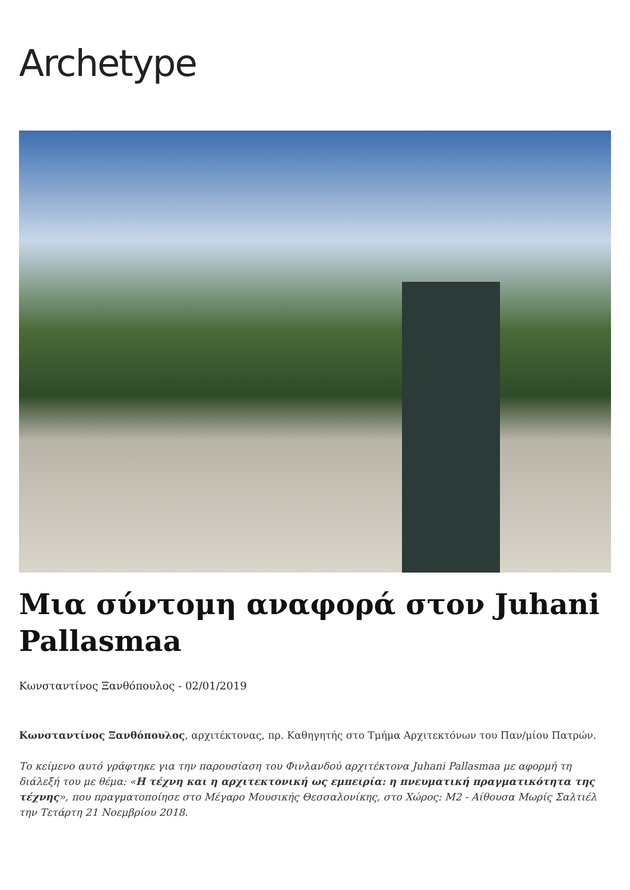Archetype
Μια σύντομη αναφορά στον Juhani Pallasmaa
Κωνσταντίνος Ξανθόπουλος - 02/01/2019
Κωνσταντίνος Ξανθόπουλος, αρχιτέκτονας, πρ. Καθηγητής στο Τμήμα Αρχιτεκτόνων του Παν/μίου Πατρών.
Το κείμενο αυτό γράφτηκε για την παρουσίαση του Φινλανδού αρχιτέκτονα Juhani Pallasmaa με αφορμή τη διάλεξή του με θέμα: «Η τέχνη και η αρχιτεκτονική ως εμπειρία: η πνευματική πραγματικότητα της τέχνης», που πραγματοποίησε στο Μέγαρο Μουσικής Θεσσαλονίκης, στο Χώρος: Μ2 - Αίθουσα Μωρίς Σαλτιέλ την Τετάρτη 21 Νοεμβρίου 2018.